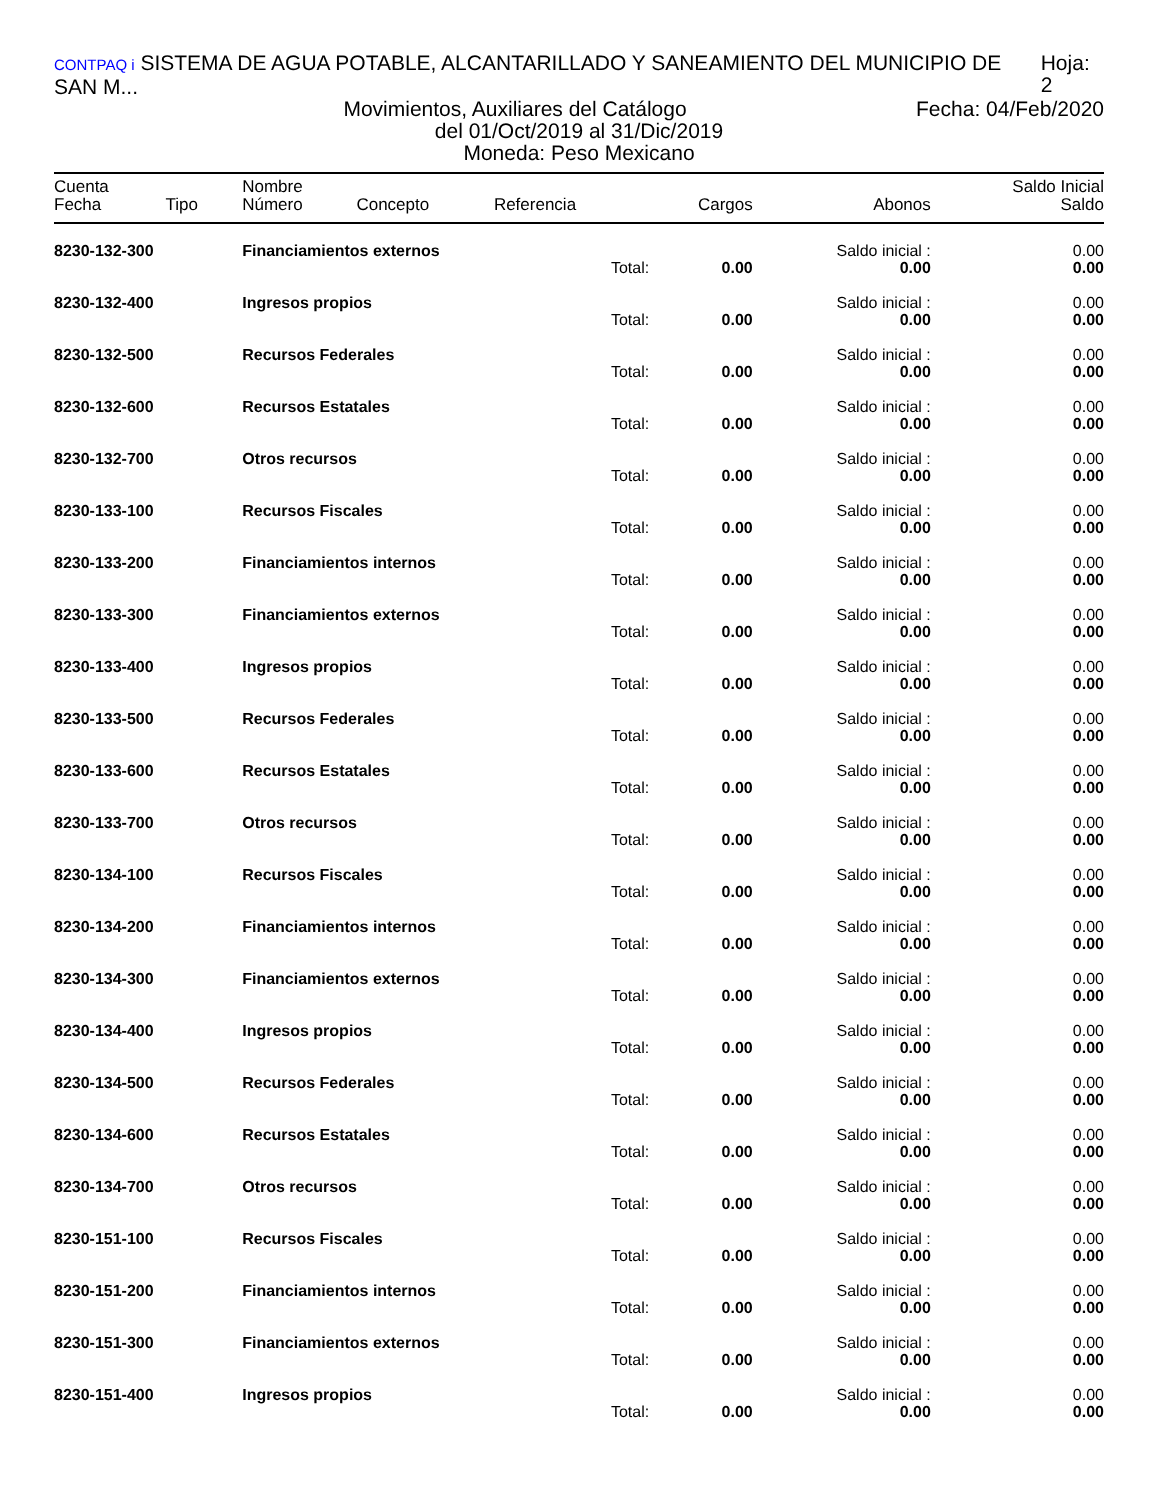CONTPAQ i SISTEMA DE AGUA POTABLE, ALCANTARILLADO Y SANEAMIENTO DEL MUNICIPIO DE SAN M... Hoja: 2
Movimientos, Auxiliares del Catálogo
Fecha: 04/Feb/2020
del 01/Oct/2019 al 31/Dic/2019
Moneda: Peso Mexicano
| Cuenta | | Nombre | | | | | Saldo Inicial |
| --- | --- | --- | --- | --- | --- | --- | --- |
| Fecha | Tipo | Número | Concepto | Referencia | Cargos | Abonos | Saldo |
| 8230-132-300 | | Financiamientos externos | | | | Saldo inicial : | 0.00 |
| | | | | Total: | 0.00 | 0.00 | 0.00 |
| 8230-132-400 | | Ingresos propios | | | | Saldo inicial : | 0.00 |
| | | | | Total: | 0.00 | 0.00 | 0.00 |
| 8230-132-500 | | Recursos Federales | | | | Saldo inicial : | 0.00 |
| | | | | Total: | 0.00 | 0.00 | 0.00 |
| 8230-132-600 | | Recursos Estatales | | | | Saldo inicial : | 0.00 |
| | | | | Total: | 0.00 | 0.00 | 0.00 |
| 8230-132-700 | | Otros recursos | | | | Saldo inicial : | 0.00 |
| | | | | Total: | 0.00 | 0.00 | 0.00 |
| 8230-133-100 | | Recursos Fiscales | | | | Saldo inicial : | 0.00 |
| | | | | Total: | 0.00 | 0.00 | 0.00 |
| 8230-133-200 | | Financiamientos internos | | | | Saldo inicial : | 0.00 |
| | | | | Total: | 0.00 | 0.00 | 0.00 |
| 8230-133-300 | | Financiamientos externos | | | | Saldo inicial : | 0.00 |
| | | | | Total: | 0.00 | 0.00 | 0.00 |
| 8230-133-400 | | Ingresos propios | | | | Saldo inicial : | 0.00 |
| | | | | Total: | 0.00 | 0.00 | 0.00 |
| 8230-133-500 | | Recursos Federales | | | | Saldo inicial : | 0.00 |
| | | | | Total: | 0.00 | 0.00 | 0.00 |
| 8230-133-600 | | Recursos Estatales | | | | Saldo inicial : | 0.00 |
| | | | | Total: | 0.00 | 0.00 | 0.00 |
| 8230-133-700 | | Otros recursos | | | | Saldo inicial : | 0.00 |
| | | | | Total: | 0.00 | 0.00 | 0.00 |
| 8230-134-100 | | Recursos Fiscales | | | | Saldo inicial : | 0.00 |
| | | | | Total: | 0.00 | 0.00 | 0.00 |
| 8230-134-200 | | Financiamientos internos | | | | Saldo inicial : | 0.00 |
| | | | | Total: | 0.00 | 0.00 | 0.00 |
| 8230-134-300 | | Financiamientos externos | | | | Saldo inicial : | 0.00 |
| | | | | Total: | 0.00 | 0.00 | 0.00 |
| 8230-134-400 | | Ingresos propios | | | | Saldo inicial : | 0.00 |
| | | | | Total: | 0.00 | 0.00 | 0.00 |
| 8230-134-500 | | Recursos Federales | | | | Saldo inicial : | 0.00 |
| | | | | Total: | 0.00 | 0.00 | 0.00 |
| 8230-134-600 | | Recursos Estatales | | | | Saldo inicial : | 0.00 |
| | | | | Total: | 0.00 | 0.00 | 0.00 |
| 8230-134-700 | | Otros recursos | | | | Saldo inicial : | 0.00 |
| | | | | Total: | 0.00 | 0.00 | 0.00 |
| 8230-151-100 | | Recursos Fiscales | | | | Saldo inicial : | 0.00 |
| | | | | Total: | 0.00 | 0.00 | 0.00 |
| 8230-151-200 | | Financiamientos internos | | | | Saldo inicial : | 0.00 |
| | | | | Total: | 0.00 | 0.00 | 0.00 |
| 8230-151-300 | | Financiamientos externos | | | | Saldo inicial : | 0.00 |
| | | | | Total: | 0.00 | 0.00 | 0.00 |
| 8230-151-400 | | Ingresos propios | | | | Saldo inicial : | 0.00 |
| | | | | Total: | 0.00 | 0.00 | 0.00 |